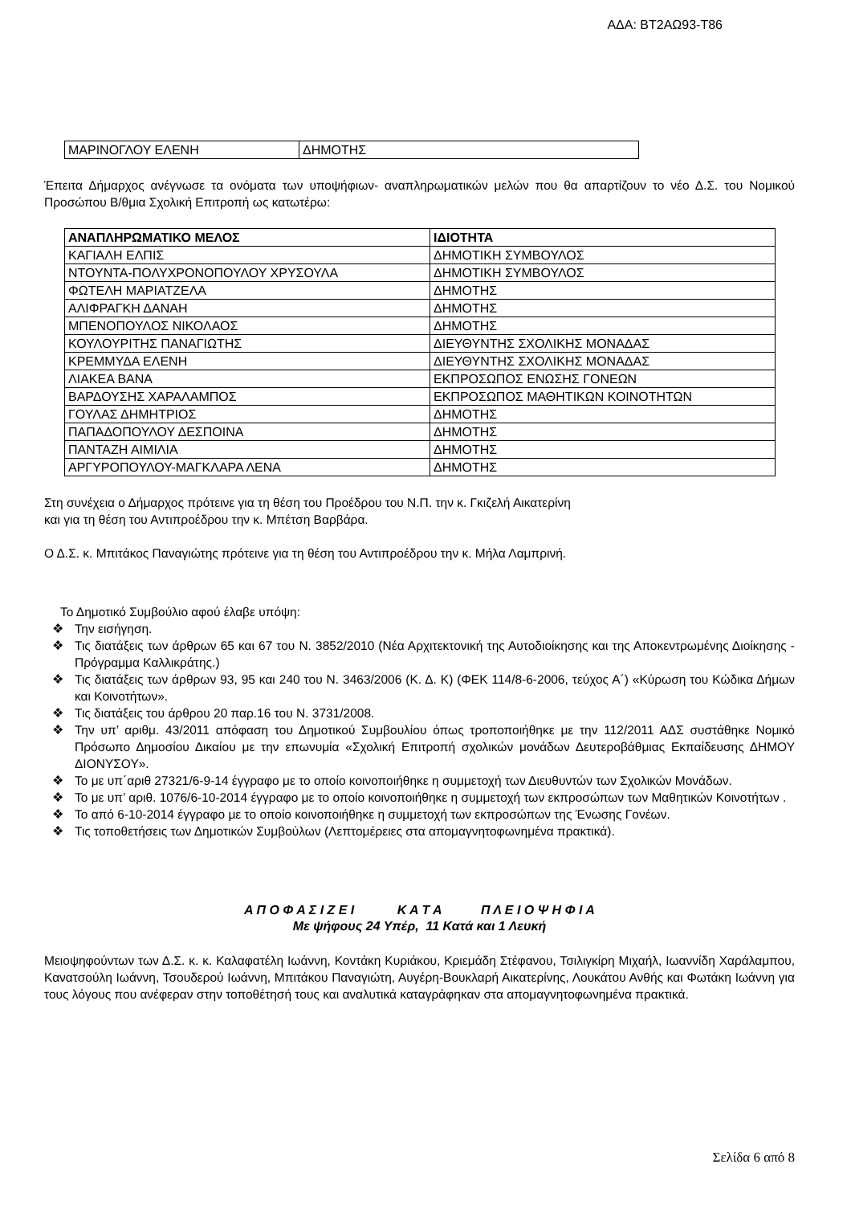ΑΔΑ: ΒΤ2ΑΩ93-Τ86
| ΜΑΡΙΝΟΓΛΟΥ ΕΛΕΝΗ | ΔΗΜΟΤΗΣ |
Έπειτα Δήμαρχος ανέγνωσε τα ονόματα των υποψήφιων- αναπληρωματικών μελών που θα απαρτίζουν το νέο Δ.Σ. του Νομικού Προσώπου Β/θμια Σχολική Επιτροπή ως κατωτέρω:
| ΑΝΑΠΛΗΡΩΜΑΤΙΚΟ ΜΕΛΟΣ | ΙΔΙΟΤΗΤΑ |
| --- | --- |
| ΚΑΓΙΑΛΗ ΕΛΠΙΣ | ΔΗΜΟΤΙΚΗ ΣΥΜΒΟΥΛΟΣ |
| ΝΤΟΥΝΤΑ-ΠΟΛΥΧΡΟΝΟΠΟΥΛΟΥ ΧΡΥΣΟΥΛΑ | ΔΗΜΟΤΙΚΗ ΣΥΜΒΟΥΛΟΣ |
| ΦΩΤΕΛΗ ΜΑΡΙΑΤΖΕΛΑ | ΔΗΜΟΤΗΣ |
| ΑΛΙΦΡΑΓΚΗ ΔΑΝΑΗ | ΔΗΜΟΤΗΣ |
| ΜΠΕΝΟΠΟΥΛΟΣ ΝΙΚΟΛΑΟΣ | ΔΗΜΟΤΗΣ |
| ΚΟΥΛΟΥΡΙΤΗΣ ΠΑΝΑΓΙΩΤΗΣ | ΔΙΕΥΘΥΝΤΗΣ ΣΧΟΛΙΚΗΣ ΜΟΝΑΔΑΣ |
| ΚΡΕΜΜΥΔΑ ΕΛΕΝΗ | ΔΙΕΥΘΥΝΤΗΣ ΣΧΟΛΙΚΗΣ ΜΟΝΑΔΑΣ |
| ΛΙΑΚΕΑ ΒΑΝΑ | ΕΚΠΡΟΣΩΠΟΣ ΕΝΩΣΗΣ ΓΟΝΕΩΝ |
| ΒΑΡΔΟΥΣΗΣ ΧΑΡΑΛΑΜΠΟΣ | ΕΚΠΡΟΣΩΠΟΣ ΜΑΘΗΤΙΚΩΝ ΚΟΙΝΟΤΗΤΩΝ |
| ΓΟΥΛΑΣ ΔΗΜΗΤΡΙΟΣ | ΔΗΜΟΤΗΣ |
| ΠΑΠΑΔΟΠΟΥΛΟΥ ΔΕΣΠΟΙΝΑ | ΔΗΜΟΤΗΣ |
| ΠΑΝΤΑΖΗ ΑΙΜΙΛΙΑ | ΔΗΜΟΤΗΣ |
| ΑΡΓΥΡΟΠΟΥΛΟΥ-ΜΑΓΚΛΑΡΑ ΛΕΝΑ | ΔΗΜΟΤΗΣ |
Στη συνέχεια ο Δήμαρχος πρότεινε για τη θέση του Προέδρου του Ν.Π. την κ. Γκιζελή Αικατερίνη
και για τη θέση του Αντιπροέδρου την κ. Μπέτση Βαρβάρα.
Ο Δ.Σ. κ. Μπιτάκος Παναγιώτης πρότεινε για τη θέση του Αντιπροέδρου την κ. Μήλα Λαμπρινή.
Το Δημοτικό Συμβούλιο αφού έλαβε υπόψη:
❖ Την εισήγηση.
❖ Τις διατάξεις των άρθρων 65 και 67 του Ν. 3852/2010 (Νέα Αρχιτεκτονική της Αυτοδιοίκησης και της Αποκεντρωμένης Διοίκησης - Πρόγραμμα Καλλικράτης.)
❖ Τις διατάξεις των άρθρων 93, 95 και 240 του Ν. 3463/2006 (Κ. Δ. Κ) (ΦΕΚ 114/8-6-2006, τεύχος Α΄) «Κύρωση του Κώδικα Δήμων και Κοινοτήτων».
❖ Τις διατάξεις του άρθρου 20 παρ.16 του Ν. 3731/2008.
❖ Την υπ’ αριθμ. 43/2011 απόφαση του Δημοτικού Συμβουλίου όπως τροποποιήθηκε με την 112/2011 ΑΔΣ συστάθηκε Νομικό Πρόσωπο Δημοσίου Δικαίου με την επωνυμία «Σχολική Επιτροπή σχολικών μονάδων Δευτεροβάθμιας Εκπαίδευσης ΔΗΜΟΥ ΔΙΟΝΥΣΟΥ».
❖ Το με υπ΄αριθ 27321/6-9-14 έγγραφο με το οποίο κοινοποιήθηκε η συμμετοχή των Διευθυντών των Σχολικών Μονάδων.
❖ Το με υπ’ αριθ. 1076/6-10-2014 έγγραφο με το οποίο κοινοποιήθηκε η συμμετοχή των εκπροσώπων των Μαθητικών Κοινοτήτων .
❖ Το από 6-10-2014 έγγραφο με το οποίο κοινοποιήθηκε η συμμετοχή των εκπροσώπων της Ένωσης Γονέων.
❖ Τις τοποθετήσεις των Δημοτικών Συμβούλων (Λεπτομέρειες στα απομαγνητοφωνημένα πρακτικά).
Α Π Ο Φ Α Σ Ι Ζ Ε Ι Κ Α Τ Α Π Λ Ε Ι Ο Ψ Η Φ Ι Α
Με ψήφους 24 Υπέρ, 11 Κατά και 1 Λευκή
Μειοψηφούντων των Δ.Σ. κ. κ. Καλαφατέλη Ιωάννη, Κοντάκη Κυριάκου, Κριεμάδη Στέφανου, Τσιλιγκίρη Μιχαήλ, Ιωαννίδη Χαράλαμπου, Κανατσούλη Ιωάννη, Τσουδερού Ιωάννη, Μπιτάκου Παναγιώτη, Αυγέρη-Βουκλαρή Αικατερίνης, Λουκάτου Ανθής και Φωτάκη Ιωάννη για τους λόγους που ανέφεραν στην τοποθέτησή τους και αναλυτικά καταγράφηκαν στα απομαγνητοφωνημένα πρακτικά.
Σελίδα 6 από 8